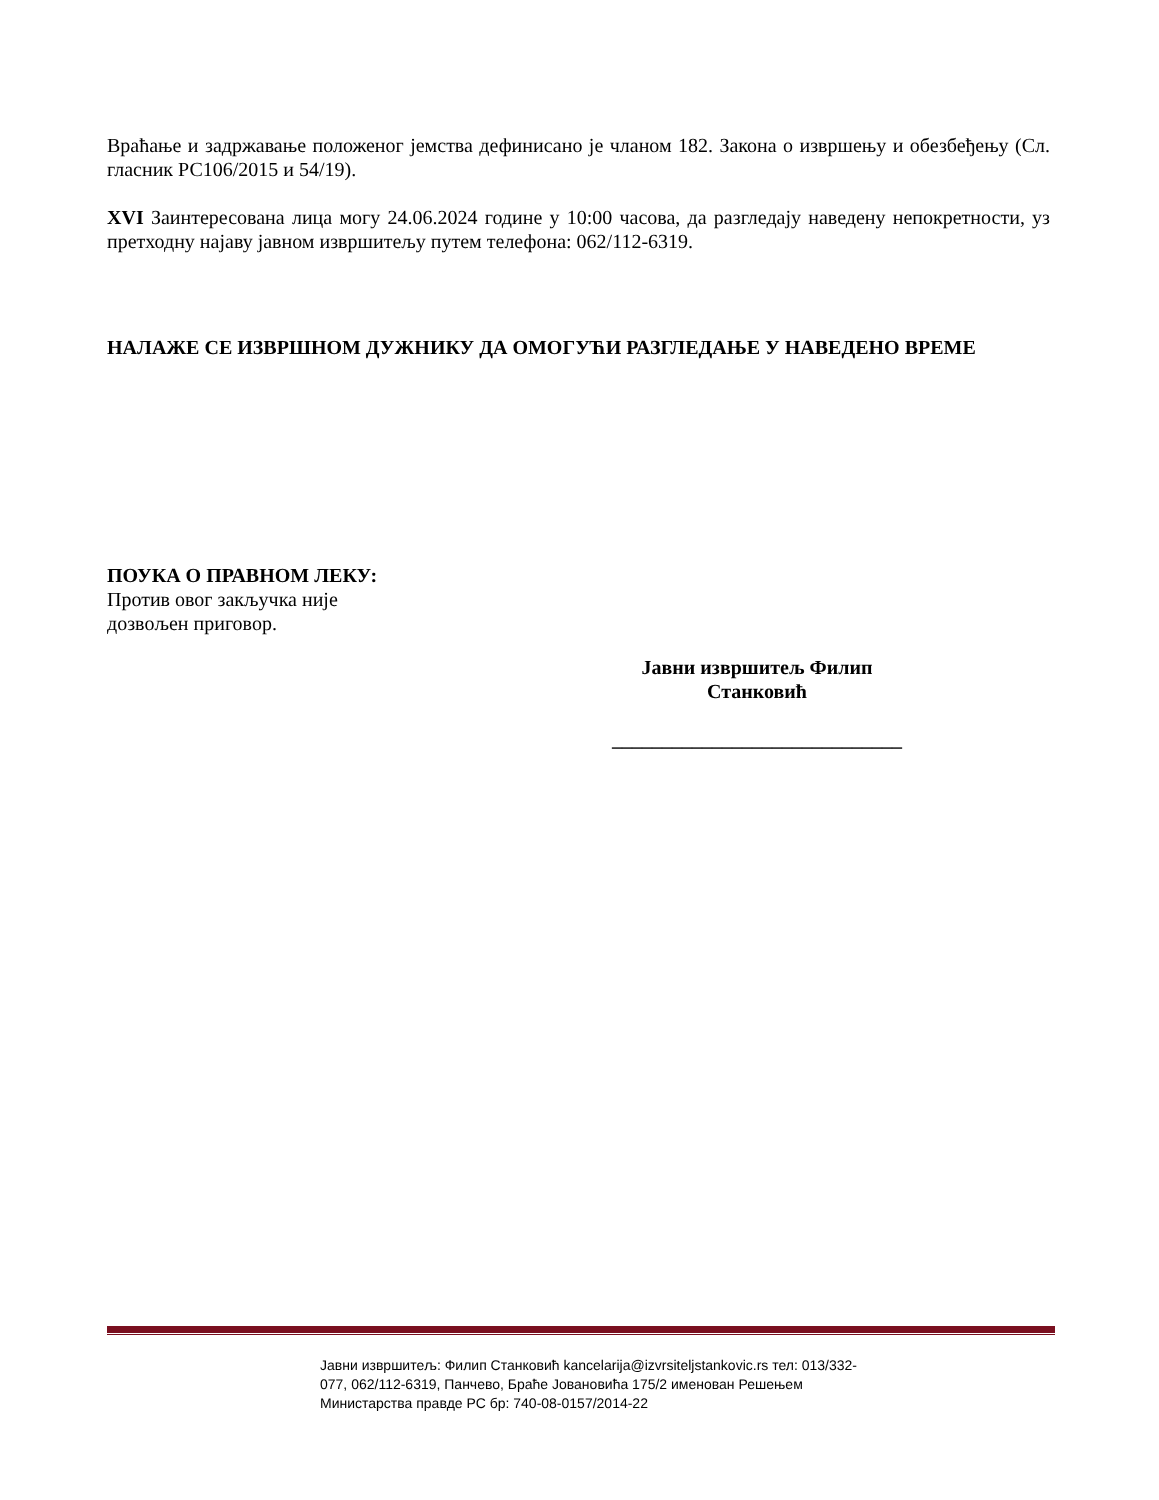Враћање и задржавање положеног јемства дефинисано је чланом 182. Закона о извршењу и обезбеђењу (Сл. гласник РС106/2015 и 54/19).
XVI Заинтересована лица могу 24.06.2024 године у 10:00 часова, да разгледају наведену непокретности, уз претходну најаву јавном извршитељу путем телефона: 062/112-6319.
НАЛАЖЕ СЕ ИЗВРШНОМ ДУЖНИКУ ДА ОМОГУЋИ РАЗГЛЕДАЊЕ У НАВЕДЕНО ВРЕМЕ
ПОУКА О ПРАВНОМ ЛЕКУ:
Против овог закључка није
дозвољен приговор.
Јавни извршитељ Филип
Станковић
_____________________________
Јавни извршитељ: Филип Станковић kancelarija@izvrsiteljstankovic.rs тел: 013/332-077, 062/112-6319, Панчево, Браће Јовановића 175/2 именован Решењем Министарства правде РС бр: 740-08-0157/2014-22